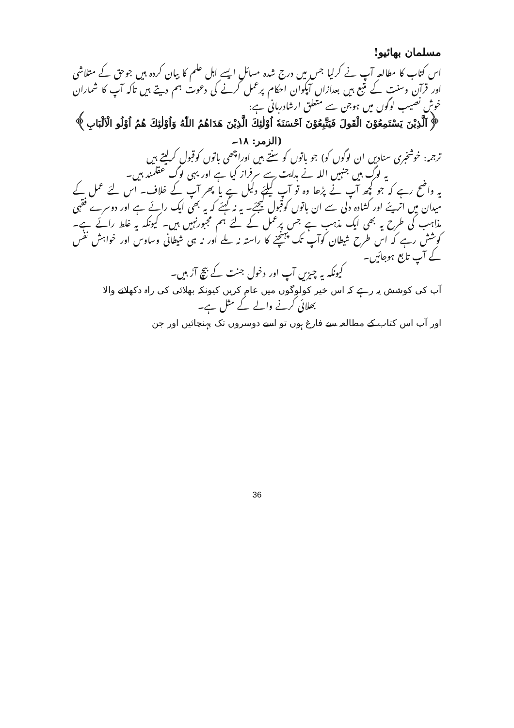مسلمان بھائیو!
اس کتاب کا مطالعہ آپ نے کرلیا جس میں درج شدہ مسائل ایسے اہل علم کا بیان کردہ ہیں جوحق کے متلاشی اور قرآن وسنت کے متبع ہیں بعدازاں آپکوان احکام پرعمل کرنے کی دعوت ہم دیتے ہیں تاکہ آپ کا شماران خوش نصیب لوگوں میں ہوجن سے متعلق ارشادربانی ہے:
﴿اَلَّذِيْنَ يَسْتَمِعُوْنَ الْقَولَ فَيَتَّبِعُوْنَ اَحْسَنَهٗ اُوْلٰئِكَ الَّذِيْنَ هَدَاهُمُ اللّٰهُ وَاُوْلٰئِكَ هُمُ اُوْلُو الْاَلْبَابِ﴾ (الزمر: ۱۸۔
ترجمہ: خوشخبری سنادیں ان لوگوں کو) جو باتوں کو سنتے ہیں اوراچھی باتوں کوقبول کرلیتے ہیں
یہ لوگ ہیں جنہیں اللہ نے ہدایت سے سرفراز کیا ہے اور یہی لوگ عقلمند ہیں۔
یہ واضح رہے کہ جو کچھ آپ نے پڑھا وہ تو آپ کیلئے دلیل ہے یا پھر آپ کے خلاف۔ اس لئے عمل کے میدان میں اتریئے اور کشادہ دلی سے ان باتوں کوقبول کیجئے۔ یہ نہ کہئے کہ یہ بھی ایک رائے ہے اور دوسرے فقہی مذاہب کی طرح یہ بھی ایک مذہب ہے جس پرعمل کے لئے ہم مجبورنہیں ہیں۔ کیونکہ یہ غلط رائے ہے۔ کوشش رہے کہ اس طرح شیطان کوآپ تک پہنچنے کا راستہ نہ ملے اور نہ ہی شیطانی وساوس اور خواہش نفس کے آپ تابع ہوجائیں۔
کیونکہ یہ چیزیں آپ اور دخول جنت کے بیچ آڑ ہیں۔
آپ کی کوشش یہ رہے کہ اس خیر کولوگوں میں عام کریں کیونکہ بھلائی کی راہ دکھلانے والا
بھلائی کرنے والے کے مثل ہے۔
اور آپ اس کتاب کے مطالعہ سے فارغ ہوں تو اسے دوسروں تک پہنچائیں اور جن
36